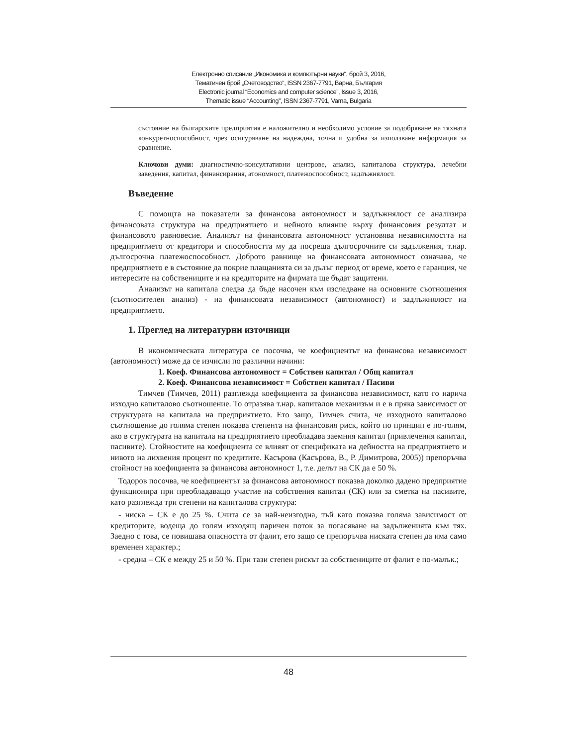Електронно списание „Икономика и компютърни науки“, брой 3, 2016,
Тематичен брой „Счетоводство“, ISSN 2367-7791, Варна, България
Electronic journal “Economics and computer science”, Issue 3, 2016,
Thematic issue “Accounting”, ISSN 2367-7791, Varna, Bulgaria
състояние на българските предприятия е наложително и необходимо условие за подобряване на тяхната конкуретноспособност, чрез осигуряване на надеждна, точна и удобна за използване информация за сравнение.
Ключови думи: диагностично-консултативни центрове, анализ, капиталова структура, лечебни заведения, капитал, финансирания, атономност, платежоспособност, задлъжнялост.
Въведение
С помощта на показатели за финансова автономност и задлъжнялост се анализира финансовата структура на предприятието и нейното влияние върху финансовия резултат и финансовото равновесие. Анализът на финансовата автономност установява независимостта на предприятието от кредитори и способността му да посреща дългосрочните си задължения, т.нар. дългосрочна платежоспособност. Доброто равнище на финансовата автономност означава, че предприятието е в състояние да покрие плащанията си за дълъг период от време, което е гаранция, че интересите на собствениците и на кредиторите на фирмата ще бъдат защитени.
Анализът на капитала следва да бъде насочен към изследване на основните съотношения (съотносителен анализ) - на финансовата независимост (автономност) и задлъжнялост на предприятието.
1. Преглед на литературни източници
В икономическата литература се посочва, че коефициентът на финансова независимост (автономност) може да се изчисли по различни начини:
1. Коеф. Финансова автономност = Собствен капитал / Общ капитал
2. Коеф. Финансова независимост = Собствен капитал / Пасиви
Тимчев (Тимчев, 2011) разглежда коефициента за финансова независимост, като го нарича изходно капиталово съотношение. То отразява т.нар. капиталов механизъм и е в пряка зависимост от структурата на капитала на предприятието. Ето защо, Тимчев счита, че изходното капиталово съотношение до голяма степен показва степента на финансовия риск, който по принцип е по-голям, ако в структурата на капитала на предприятието преобладава заемния капитал (привлечения капитал, пасивите). Стойностите на коефициента се влияят от спецификата на дейността на предприятието и нивото на лихвения процент по кредитите. Касърова (Касърова, В., Р. Димитрова, 2005)) препоръчва стойност на коефициента за финансова автономност 1, т.е. делът на СК да е 50 %.
Тодоров посочва, че коефициентът за финансова автономност показва доколко дадено предприятие функционира при преобладаващо участие на собствения капитал (СК) или за сметка на пасивите, като разглежда три степени на капиталова структура:
- ниска – СК е до 25 %. Счита се за най-неизгодна, тъй като показва голяма зависимост от кредиторите, водеща до голям изходящ паричен поток за погасяване на задълженията към тях. Заедно с това, се повишава опасността от фалит, ето защо се препоръчва ниската степен да има само временен характер.;
- средна – СК е между 25 и 50 %. При тази степен рискът за собствениците от фалит е по-малък.;
48